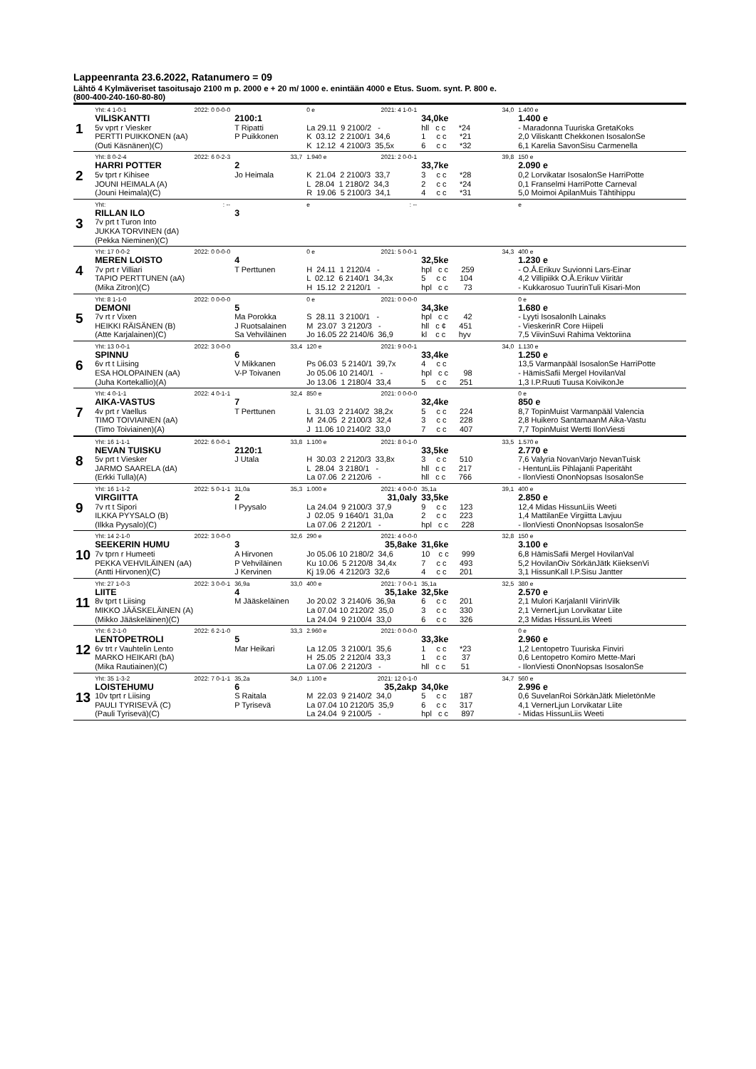Lappeenranta 23.6.2022, Ratanumero = 09
Lähtö 4 Kylmäveriset tasoitusajo 2100 m p. 2000 e + 20 m/ 1000 e. enintään 4000 e Etus. Suom. synt. P. 800 e.
(800-400-240-160-80-80)
| 1 | Yht: 4 1-0-1 2022: 0 0-0-0 VILISKANTTI 5v vprt r Viesker PERTTI PUIKKONEN (aA) (Outi Käsnänen)(C) | 2100:1 T Ripatti P Puikkonen | 0 e 2021: 4 1-0-1 La 29.11 9 2100/2 - K 03.12 2 2100/1 34,6 K 12.12 4 2100/3 35,5x | 34,0 34,0ke hll c c *24 1 c c *21 6 c c *32 | 1.400 e 1.400 e - Maradonna Tuuriska GretaKoks 2,0 Viliskantt Chekkonen IsosalonSe 6,1 Karelia SavonSisu Carmenella |
| 2 | Yht: 8 0-2-4 2022: 6 0-2-3 HARRI POTTER 5v tprt r Kihisee JOUNI HEIMALA (A) (Jouni Heimala)(C) | 33,7 2 Jo Heimala | 1.940 e 2021: 2 0-0-1 K 21.04 2 2100/3 33,7 L 28.04 1 2180/2 34,3 R 19.06 5 2100/3 34,1 | 39,8 33,7ke 3 c c *28 2 c c *24 4 c c *31 | 150 e 2.090 e 0,2 Lorvikatar IsosalonSe HarriPotte 0,1 Franselmi HarriPotte Carneval 5,0 Moimoi ApilanMuis Tähtihippu |
| 3 | Yht: : -- RILLAN ILO 7v prt t Turon Into JUKKA TORVINEN (dA) (Pekka Nieminen)(C) | 3 | e : -- | | e |
| 4 | Yht: 17 0-0-2 2022: 0 0-0-0 MEREN LOISTO 7v prt r Villiari TAPIO PERTTUNEN (aA) (Mika Zitron)(C) | 4 T Perttunen | 0 e 2021: 5 0-0-1 H 24.11 1 2120/4 - L 02.12 6 2140/1 34,3x H 15.12 2 2120/1 - | 34,3 32,5ke hpl c c 259 5 c c 104 hpl c c 73 | 400 e 1.230 e - O.Å.Erikuv Suvionni Lars-Einar 4,2 Villipiikk O.Å.Erikuv Viiritär - Kukkarosuo TuurinTuli Kisari-Mon |
| 5 | Yht: 8 1-1-0 2022: 0 0-0-0 DEMONI 7v rt r Vixen HEIKKI RÄISÄNEN (B) (Atte Karjalainen)(C) | 5 Ma Porokka J Ruotsalainen Sa Vehviläinen | 0 e 2021: 0 0-0-0 S 28.11 3 2100/1 - M 23.07 3 2120/3 - Jo 16.05 22 2140/6 36,9 | 34,3ke hpl c c 42 hll c ¢ 451 kl c c hyv | 0 e 1.680 e - Lyyti IsosalonIh Lainaks - VieskerinR Core Hiipeli 7,5 ViivinSuvi Rahima Vektoriina |
| 6 | Yht: 13 0-0-1 2022: 3 0-0-0 SPINNU 6v rt t Liising ESA HOLOPAINEN (aA) (Juha Kortekallio)(A) | 33,4 6 V Mikkanen V-P Toivanen | 120 e 2021: 9 0-0-1 Ps 06.03 5 2140/1 39,7x Jo 05.06 10 2140/1 - Jo 13.06 1 2180/4 33,4 | 34,0 33,4ke 4 c c hpl c c 98 5 c c 251 | 1.130 e 1.250 e 13,5 Varmanpääl IsosalonSe HarriPotte - HämisSafii Mergel HovilanVal 1,3 I.P.Ruuti Tuusa KoivikonJe |
| 7 | Yht: 4 0-1-1 2022: 4 0-1-1 AIKA-VASTUS 4v prt r Vaellus TIMO TOIVIAINEN (aA) (Timo Toiviainen)(A) | 32,4 7 T Perttunen | 850 e 2021: 0 0-0-0 L 31.03 2 2140/2 38,2x M 24.05 2 2100/3 32,4 J 11.06 10 2140/2 33,0 | 32,4ke 5 c c 224 3 c c 228 7 c c 407 | 0 e 850 e 8,7 TopinMuist Varmanpääl Valencia 2,8 Huikero SantamaanM Aika-Vastu 7,7 TopinMuist Wertti IlonViesti |
| 8 | Yht: 16 1-1-1 2022: 6 0-0-1 NEVAN TUISKU 5v prt t Viesker JARMO SAARELA (dA) (Erkki Tulla)(A) | 33,8 2120:1 J Utala | 1.100 e 2021: 8 0-1-0 H 30.03 2 2120/3 33,8x L 28.04 3 2180/1 - La 07.06 2 2120/6 - | 33,5 33,5ke 3 c c 510 hll c c 217 hll c c 766 | 1.570 e 2.770 e 7,6 Valyria NovanVarjo NevanTuisk - HentunLiis PihlajanIi Paperitäht - IlonViesti OnonNopsas IsosalonSe |
| 9 | Yht: 16 1-1-2 2022: 5 0-1-1 VIRGIITTA 7v rt t Sipori ILKKA PYYSALO (B) (Ilkka Pyysalo)(C) | 31,0a 35,3 2 I Pyysalo | 1.000 e 2021: 4 0-0-0 31,0aly La 24.04 9 2100/3 37,9 J 02.05 9 1640/1 31,0a La 07.06 2 2120/1 - | 35,1a 39,1 33,5ke 9 c c 123 2 c c 223 hpl c c 228 | 400 e 2.850 e 12,4 Midas HissunLiis Weeti 1,4 MattilanEe Virgiitta Lavjuu - IlonViesti OnonNopsas IsosalonSe |
| 10 | Yht: 14 2-1-0 2022: 3 0-0-0 SEEKERIN HUMU 7v tprn r Humeeti PEKKA VEHVILÄINEN (aA) (Antti Hirvonen)(C) | 32,6 3 A Hirvonen P Vehviläinen J Kervinen | 290 e 2021: 4 0-0-0 35,8ake Jo 05.06 10 2180/2 34,6 Ku 10.06 5 2120/8 34,4x Kj 19.06 4 2120/3 32,6 | 32,8 31,6ke 10 c c 999 7 c c 493 4 c c 201 | 150 e 3.100 e 6,8 HämisSafii Mergel HovilanVal 5,2 HovilanOiv SörkänJätk KiieksenVi 3,1 HissunKall I.P.Sisu Jantter |
| 11 | Yht: 27 1-0-3 2022: 3 0-0-1 LIITE 8v tprt t Liising MIKKO JÄÄSKELÄINEN (A) (Mikko Jääskeläinen)(C) | 36,9a 33,0 4 M Jääskeläinen | 400 e 2021: 7 0-0-1 35,1ake Jo 20.02 3 2140/6 36,9a La 07.04 10 2120/2 35,0 La 24.04 9 2100/4 33,0 | 35,1a 32,5 32,5ke 6 c c 201 3 c c 330 6 c c 326 | 380 e 2.570 e 2,1 Mulori KarjalanII ViirinVilk 2,1 VernerLjun Lorvikatar Liite 2,3 Midas HissunLiis Weeti |
| 12 | Yht: 6 2-1-0 2022: 6 2-1-0 LENTOPETROLI 6v trt r Vauhtelin Lento MARKO HEIKARI (bA) (Mika Rautiainen)(C) | 33,3 5 Mar Heikari | 2.960 e 2021: 0 0-0-0 La 12.05 3 2100/1 35,6 H 25.05 2 2120/4 33,3 La 07.06 2 2120/3 - | 33,3ke 1 c c *23 1 c c 37 hll c c 51 | 0 e 2.960 e 1,2 Lentopetro Tuuriska Finviri 0,6 Lentopetro Komiro Mette-Mari - IlonViesti OnonNopsas IsosalonSe |
| 13 | Yht: 35 1-3-2 2022: 7 0-1-1 LOISTEHUMU 10v tprt r Liising PAULI TYRISEVÄ (C) (Pauli Tyrisevä)(C) | 35,2a 34,0 6 S Raitala P Tyrisevä | 1.100 e 2021: 12 0-1-0 35,2akp M 22.03 9 2140/2 34,0 La 07.04 10 2120/5 35,9 La 24.04 9 2100/5 - | 34,7 34,0ke 5 c c 187 6 c c 317 hpl c c 897 | 560 e 2.996 e 0,6 SuvelanRoi SörkänJätk MieletönMe 4,1 VernerLjun Lorvikatar Liite - Midas HissunLiis Weeti |